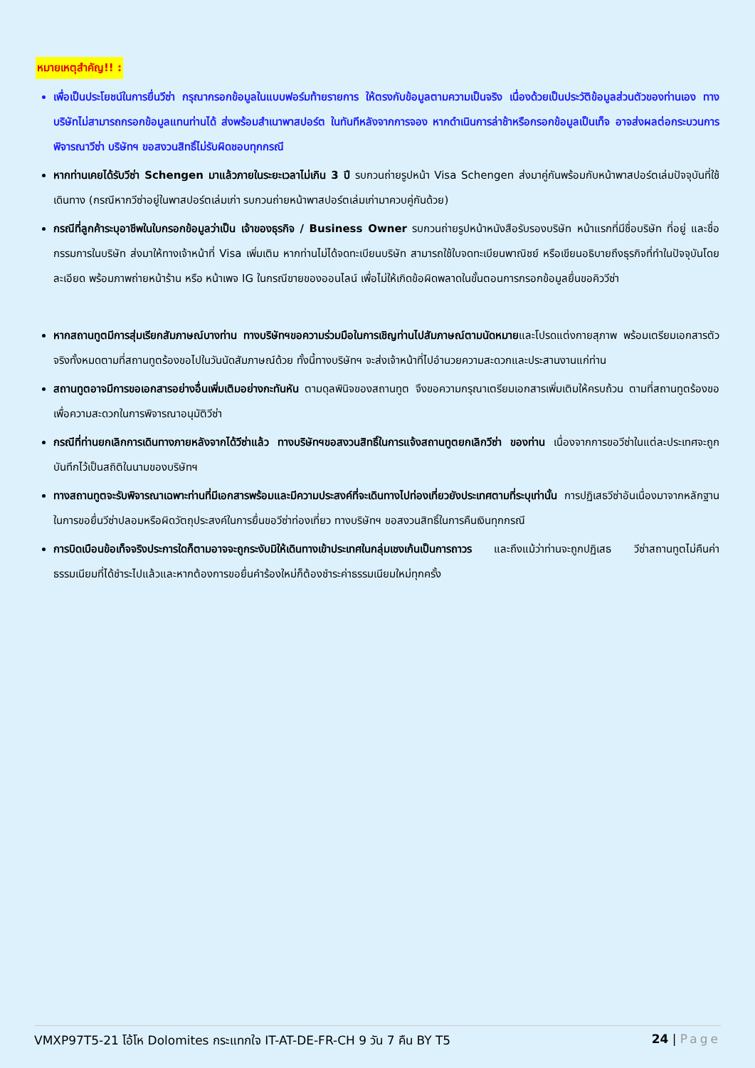หมายเหตุสำคัญ!! :
เพื่อเป็นประโยชน์ในการยื่นวีซ่า กรุณากรอกข้อมูลในแบบฟอร์มท้ายรายการ ให้ตรงกับข้อมูลตามความเป็นจริง เนื่องด้วยเป็นประวัติข้อมูลส่วนตัวของท่านเอง ทางบริษัทไม่สามารถกรอกข้อมูลแทนท่านได้ ส่งพร้อมสำเนาพาสปอร์ต ในทันทีหลังจากการจอง หากดำเนินการล่าช้าหรือกรอกข้อมูลเป็นเท็จ อาจส่งผลต่อกระบวนการพิจารณาวีซ่า บริษัทฯ ขอสงวนสิทธิ์ไม่รับผิดชอบทุกกรณี
หากท่านเคยได้รับวีซ่า Schengen มาแล้วภายในระยะเวลาไม่เกิน 3 ปี รบกวนถ่ายรูปหน้า Visa Schengen ส่งมาคู่กันพร้อมกับหน้าพาสปอร์ตเล่มปัจจุบันที่ใช้เดินทาง (กรณีหากวีซ่าอยู่ในพาสปอร์ตเล่มเก่า รบกวนถ่ายหน้าพาสปอร์ตเล่มเก่ามาควบคู่กันด้วย)
กรณีที่ลูกค้าระบุอาชีพในใบกรอกข้อมูลว่าเป็น เจ้าของธุรกิจ / Business Owner รบกวนถ่ายรูปหน้าหนังสือรับรองบริษัท หน้าแรกที่มีชื่อบริษัท ที่อยู่ และชื่อกรรมการในบริษัท ส่งมาให้ทางเจ้าหน้าที่ Visa เพิ่มเติม หากท่านไม่ได้จดทะเบียนบริษัท สามารถใช้ใบจดทะเบียนพาณิชย์ หรือเขียนอธิบายถึงธุรกิจที่ทำในปัจจุบันโดยละเอียด พร้อมภาพถ่ายหน้าร้าน หรือ หน้าเพจ IG ในกรณีขายของออนไลน์ เพื่อไม่ให้เกิดข้อผิดพลาดในขั้นตอนการกรอกข้อมูลยื่นขอคิววีซ่า
หากสถานทูตมีการสุ่มเรียกสัมภาษณ์บางท่าน ทางบริษัทฯขอความร่วมมือในการเชิญท่านไปสัมภาษณ์ตามนัดหมายและโปรดแต่งกายสุภาพ พร้อมเตรียมเอกสารตัวจริงทั้งหมดตามที่สถานทูตร้องขอไปในวันนัดสัมภาษณ์ด้วย ทั้งนี้ทางบริษัทฯ จะส่งเจ้าหน้าที่ไปอำนวยความสะดวกและประสานงานแก่ท่าน
สถานทูตอาจมีการขอเอกสารอย่างอื่นเพิ่มเติมอย่างกะทันหัน ตามดุลพินิจของสถานทูต จึงขอความกรุณาเตรียมเอกสารเพิ่มเติมให้ครบถ้วน ตามที่สถานทูตร้องขอ เพื่อความสะดวกในการพิจารณาอนุมัติวีซ่า
กรณีที่ท่านยกเลิกการเดินทางภายหลังจากได้วีซ่าแล้ว ทางบริษัทฯขอสงวนสิทธิ์ในการแจ้งสถานทูตยกเลิกวีซ่า ของท่าน เนื่องจากการขอวีซ่าในแต่ละประเทศจะถูกบันทึกไว้เป็นสถิติในนามของบริษัทฯ
ทางสถานทูตจะรับพิจารณาเฉพาะท่านที่มีเอกสารพร้อมและมีความประสงค์ที่จะเดินทางไปท่องเที่ยวยังประเทศตามที่ระบุเท่านั้น การปฏิเสธวีซ่าอันเนื่องมาจากหลักฐานในการขอยื่นวีซ่าปลอมหรือผิดวัตถุประสงค์ในการยื่นขอวีซ่าท่องเที่ยว ทางบริษัทฯ ขอสงวนสิทธิ์ในการคืนเงินทุกกรณี
การบิดเบือนข้อเท็จจริงประการใดก็ตามอาจจะถูกระงับมิให้เดินทางเข้าประเทศในกลุ่มเชงเก้นเป็นการถาวร และถึงแม้ว่าท่านจะถูกปฏิเสธ วีซ่าสถานทูตไม่คืนค่าธรรมเนียมที่ได้ชำระไปแล้วและหากต้องการขอยื่นคำร้องใหม่ก็ต้องชำระค่าธรรมเนียมใหม่ทุกครั้ง
VMXP97T5-21 โอ้โห Dolomites กระแทกใจ IT-AT-DE-FR-CH 9 วัน 7 คืน BY T5 24 | Page